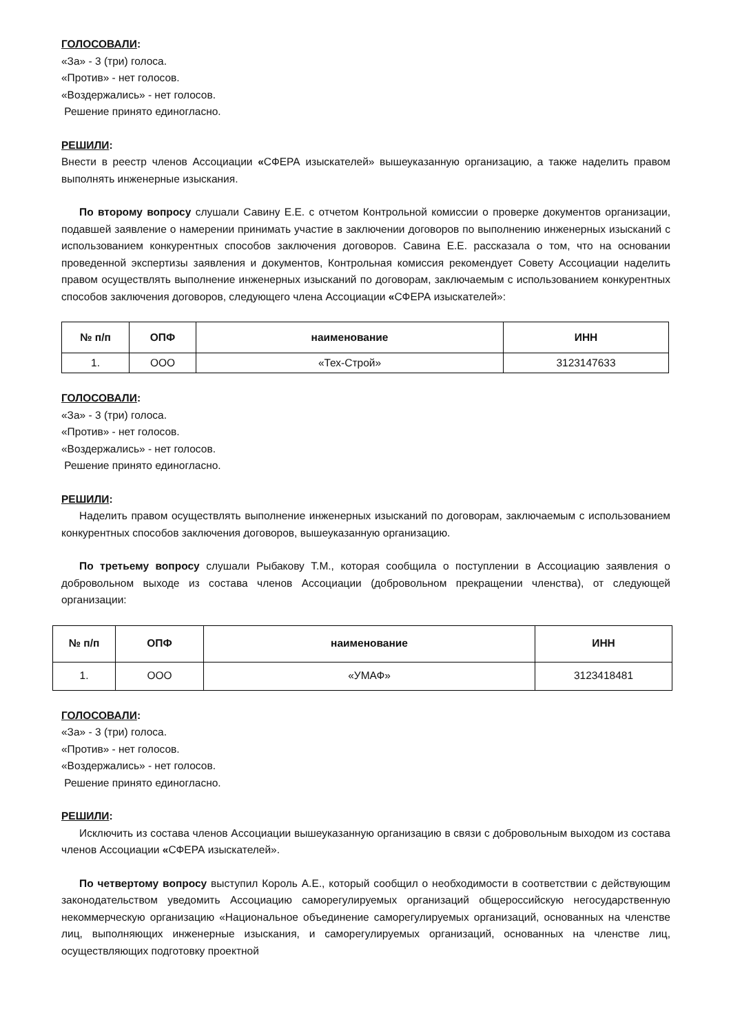ГОЛОСОВАЛИ:
«За» - 3 (три) голоса.
«Против» - нет голосов.
«Воздержались» - нет голосов.
Решение принято единогласно.
РЕШИЛИ:
Внести в реестр членов Ассоциации «СФЕРА изыскателей» вышеуказанную организацию, а также наделить правом выполнять инженерные изыскания.
По второму вопросу слушали Савину Е.Е. с отчетом Контрольной комиссии о проверке документов организации, подавшей заявление о намерении принимать участие в заключении договоров по выполнению инженерных изысканий с использованием конкурентных способов заключения договоров. Савина Е.Е. рассказала о том, что на основании проведенной экспертизы заявления и документов, Контрольная комиссия рекомендует Совету Ассоциации наделить правом осуществлять выполнение инженерных изысканий по договорам, заключаемым с использованием конкурентных способов заключения договоров, следующего члена Ассоциации «СФЕРА изыскателей»:
| № п/п | ОПФ | наименование | ИНН |
| --- | --- | --- | --- |
| 1. | ООО | «Тех-Строй» | 3123147633 |
ГОЛОСОВАЛИ:
«За» - 3 (три) голоса.
«Против» - нет голосов.
«Воздержались» - нет голосов.
Решение принято единогласно.
РЕШИЛИ:
Наделить правом осуществлять выполнение инженерных изысканий по договорам, заключаемым с использованием конкурентных способов заключения договоров, вышеуказанную организацию.
По третьему вопросу слушали Рыбакову Т.М., которая сообщила о поступлении в Ассоциацию заявления о добровольном выходе из состава членов Ассоциации (добровольном прекращении членства), от следующей организации:
| № п/п | ОПФ | наименование | ИНН |
| --- | --- | --- | --- |
| 1. | ООО | «УМАФ» | 3123418481 |
ГОЛОСОВАЛИ:
«За» - 3 (три) голоса.
«Против» - нет голосов.
«Воздержались» - нет голосов.
Решение принято единогласно.
РЕШИЛИ:
Исключить из состава членов Ассоциации вышеуказанную организацию в связи с добровольным выходом из состава членов Ассоциации «СФЕРА изыскателей».
По четвертому вопросу выступил Король А.Е., который сообщил о необходимости в соответствии с действующим законодательством уведомить Ассоциацию саморегулируемых организаций общероссийскую негосударственную некоммерческую организацию «Национальное объединение саморегулируемых организаций, основанных на членстве лиц, выполняющих инженерные изыскания, и саморегулируемых организаций, основанных на членстве лиц, осуществляющих подготовку проектной